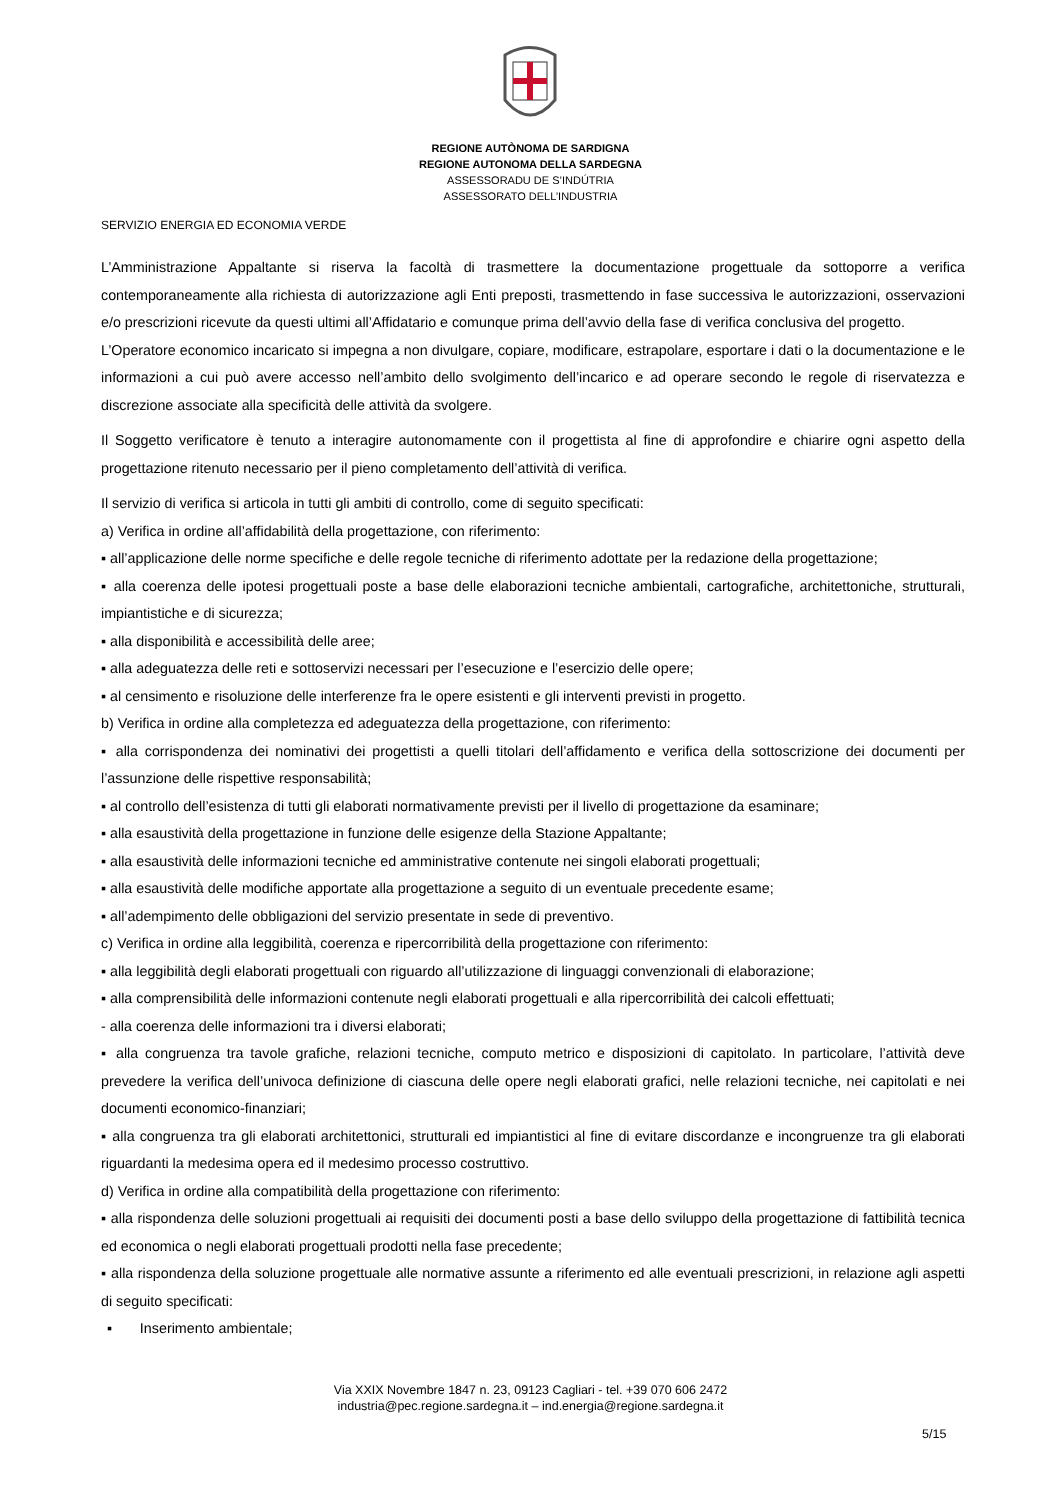REGIONE AUTÒNOMA DE SARDIGNA
REGIONE AUTONOMA DELLA SARDEGNA
ASSESSORADU DE S’INDÚTRIA
ASSESSORATO DELL’INDUSTRIA
SERVIZIO ENERGIA ED ECONOMIA VERDE
L’Amministrazione Appaltante si riserva la facoltà di trasmettere la documentazione progettuale da sottoporre a verifica contemporaneamente alla richiesta di autorizzazione agli Enti preposti, trasmettendo in fase successiva le autorizzazioni, osservazioni e/o prescrizioni ricevute da questi ultimi all’Affidatario e comunque prima dell’avvio della fase di verifica conclusiva del progetto.
L’Operatore economico incaricato si impegna a non divulgare, copiare, modificare, estrapolare, esportare i dati o la documentazione e le informazioni a cui può avere accesso nell’ambito dello svolgimento dell’incarico e ad operare secondo le regole di riservatezza e discrezione associate alla specificità delle attività da svolgere.
Il Soggetto verificatore è tenuto a interagire autonomamente con il progettista al fine di approfondire e chiarire ogni aspetto della progettazione ritenuto necessario per il pieno completamento dell’attività di verifica.
Il servizio di verifica si articola in tutti gli ambiti di controllo, come di seguito specificati:
a) Verifica in ordine all’affidabilità della progettazione, con riferimento:
▪ all’applicazione delle norme specifiche e delle regole tecniche di riferimento adottate per la redazione della progettazione;
▪ alla coerenza delle ipotesi progettuali poste a base delle elaborazioni tecniche ambientali, cartografiche, architettoniche, strutturali, impiantistiche e di sicurezza;
▪ alla disponibilità e accessibilità delle aree;
▪ alla adeguatezza delle reti e sottoservizi necessari per l’esecuzione e l’esercizio delle opere;
▪ al censimento e risoluzione delle interferenze fra le opere esistenti e gli interventi previsti in progetto.
b) Verifica in ordine alla completezza ed adeguatezza della progettazione, con riferimento:
▪ alla corrispondenza dei nominativi dei progettisti a quelli titolari dell’affidamento e verifica della sottoscrizione dei documenti per l’assunzione delle rispettive responsabilità;
▪ al controllo dell’esistenza di tutti gli elaborati normativamente previsti per il livello di progettazione da esaminare;
▪ alla esaustività della progettazione in funzione delle esigenze della Stazione Appaltante;
▪ alla esaustività delle informazioni tecniche ed amministrative contenute nei singoli elaborati progettuali;
▪ alla esaustività delle modifiche apportate alla progettazione a seguito di un eventuale precedente esame;
▪ all’adempimento delle obbligazioni del servizio presentate in sede di preventivo.
c) Verifica in ordine alla leggibilità, coerenza e ripercorribilità della progettazione con riferimento:
▪ alla leggibilità degli elaborati progettuali con riguardo all’utilizzazione di linguaggi convenzionali di elaborazione;
▪ alla comprensibilità delle informazioni contenute negli elaborati progettuali e alla ripercorribilità dei calcoli effettuati;
- alla coerenza delle informazioni tra i diversi elaborati;
▪ alla congruenza tra tavole grafiche, relazioni tecniche, computo metrico e disposizioni di capitolato. In particolare, l’attività deve prevedere la verifica dell’univoca definizione di ciascuna delle opere negli elaborati grafici, nelle relazioni tecniche, nei capitolati e nei documenti economico-finanziari;
▪ alla congruenza tra gli elaborati architettonici, strutturali ed impiantistici al fine di evitare discordanze e incongruenze tra gli elaborati riguardanti la medesima opera ed il medesimo processo costruttivo.
d) Verifica in ordine alla compatibilità della progettazione con riferimento:
▪ alla rispondenza delle soluzioni progettuali ai requisiti dei documenti posti a base dello sviluppo della progettazione di fattibilità tecnica ed economica o negli elaborati progettuali prodotti nella fase precedente;
▪ alla rispondenza della soluzione progettuale alle normative assunte a riferimento ed alle eventuali prescrizioni, in relazione agli aspetti di seguito specificati:
▪ Inserimento ambientale;
Via XXIX Novembre 1847 n. 23, 09123 Cagliari - tel. +39 070 606 2472
industria@pec.regione.sardegna.it – ind.energia@regione.sardegna.it
5/15